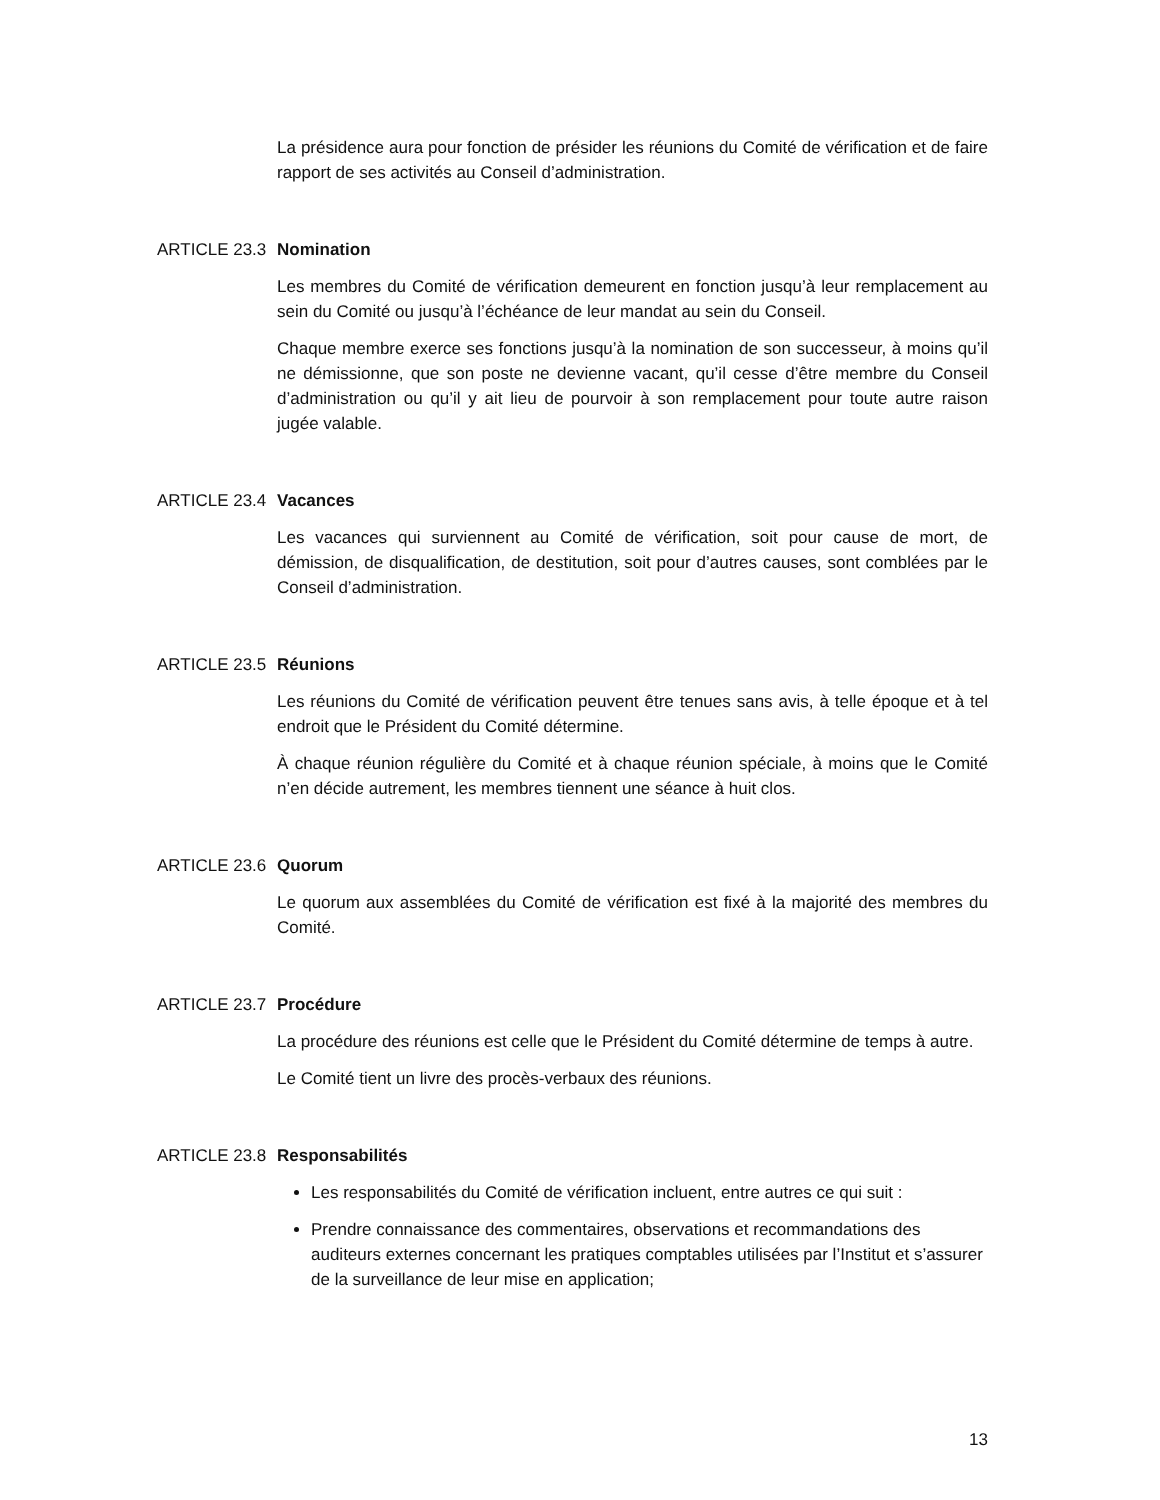La présidence aura pour fonction de présider les réunions du Comité de vérification et de faire rapport de ses activités au Conseil d’administration.
ARTICLE 23.3 Nomination
Les membres du Comité de vérification demeurent en fonction jusqu’à leur remplacement au sein du Comité ou jusqu’à l’échéance de leur mandat au sein du Conseil.
Chaque membre exerce ses fonctions jusqu’à la nomination de son successeur, à moins qu’il ne démissionne, que son poste ne devienne vacant, qu’il cesse d’être membre du Conseil d’administration ou qu’il y ait lieu de pourvoir à son remplacement pour toute autre raison jugée valable.
ARTICLE 23.4 Vacances
Les vacances qui surviennent au Comité de vérification, soit pour cause de mort, de démission, de disqualification, de destitution, soit pour d’autres causes, sont comblées par le Conseil d’administration.
ARTICLE 23.5 Réunions
Les réunions du Comité de vérification peuvent être tenues sans avis, à telle époque et à tel endroit que le Président du Comité détermine.
À chaque réunion régulière du Comité et à chaque réunion spéciale, à moins que le Comité n’en décide autrement, les membres tiennent une séance à huit clos.
ARTICLE 23.6 Quorum
Le quorum aux assemblées du Comité de vérification est fixé à la majorité des membres du Comité.
ARTICLE 23.7 Procédure
La procédure des réunions est celle que le Président du Comité détermine de temps à autre.
Le Comité tient un livre des procès-verbaux des réunions.
ARTICLE 23.8 Responsabilités
Les responsabilités du Comité de vérification incluent, entre autres ce qui suit :
Prendre connaissance des commentaires, observations et recommandations des auditeurs externes concernant les pratiques comptables utilisées par l’Institut et s’assurer de la surveillance de leur mise en application;
13